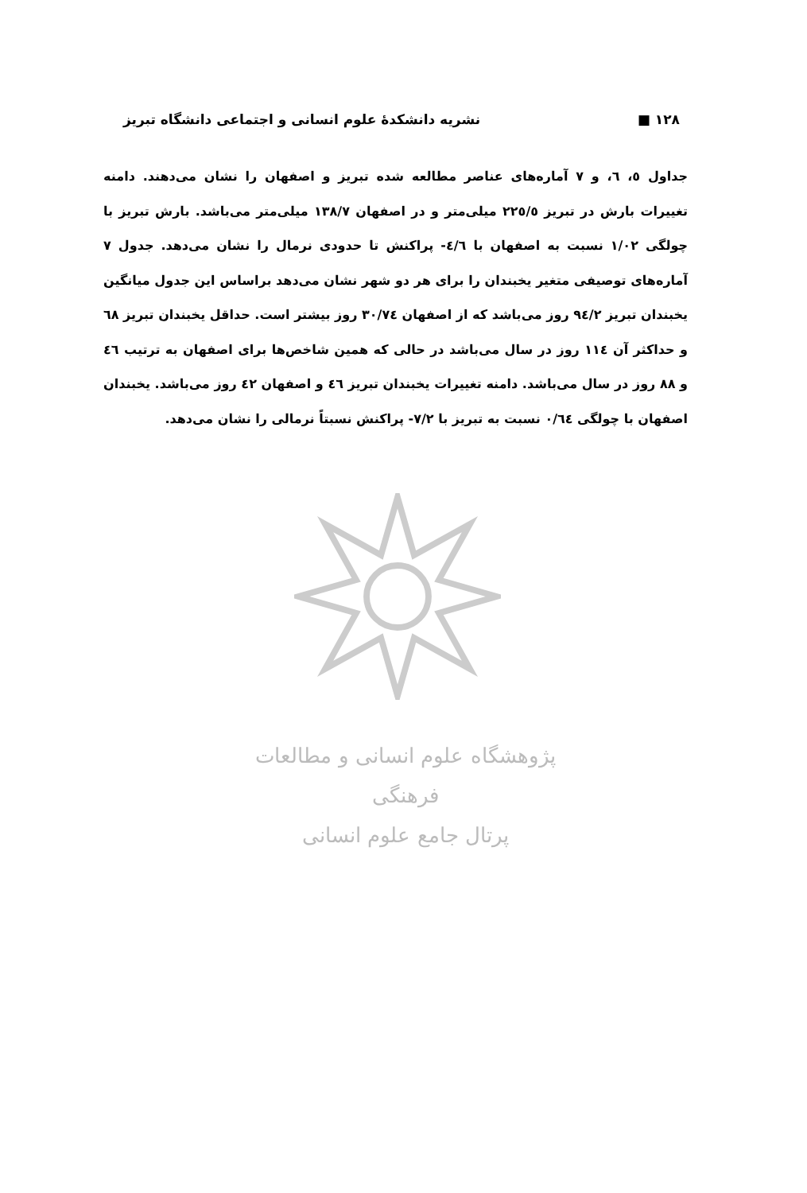١٢٨ ■ نشریه دانشکدهٔ علوم انسانی و اجتماعی دانشگاه تبریز
جداول ٥، ٦، و ٧ آماره‌های عناصر مطالعه شده تبریز و اصفهان را نشان می‌دهند. دامنه تغییرات بارش در تبریز ٢٢٥/٥ میلی‌متر و در اصفهان ١٣٨/٧ میلی‌متر می‌باشد. بارش تبریز با چولگی ١/٠٢ نسبت به اصفهان با ٤/٦- پراکنش تا حدودی نرمال را نشان می‌دهد. جدول ٧ آماره‌های توصیفی متغیر یخبندان را برای هر دو شهر نشان می‌دهد براساس این جدول میانگین یخبندان تبریز ٩٤/٢ روز می‌باشد که از اصفهان ٣٠/٧٤ روز بیشتر است. حداقل یخبندان تبریز ٦٨ و حداکثر آن ١١٤ روز در سال می‌باشد در حالی که همین شاخص‌ها برای اصفهان به ترتیب ٤٦ و ٨٨ روز در سال می‌باشد. دامنه تغییرات یخبندان تبریز ٤٦ و اصفهان ٤٢ روز می‌باشد. یخبندان اصفهان با چولگی ٠/٦٤ نسبت به تبریز با ٧/٢- پراکنش نسبتاً نرمالی را نشان می‌دهد.
پژوهشگاه علوم انسانی و مطالعات فرهنگی
پرتال جامع علوم انسانی